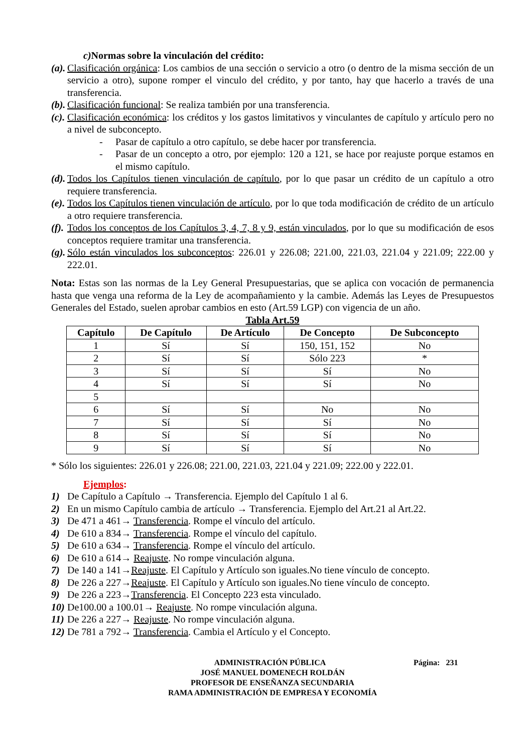c) Normas sobre la vinculación del crédito:
(a). Clasificación orgánica: Los cambios de una sección o servicio a otro (o dentro de la misma sección de un servicio a otro), supone romper el vinculo del crédito, y por tanto, hay que hacerlo a través de una transferencia.
(b). Clasificación funcional: Se realiza también por una transferencia.
(c). Clasificación económica: los créditos y los gastos limitativos y vinculantes de capítulo y artículo pero no a nivel de subconcepto.
- Pasar de capítulo a otro capítulo, se debe hacer por transferencia.
- Pasar de un concepto a otro, por ejemplo: 120 a 121, se hace por reajuste porque estamos en el mismo capítulo.
(d). Todos los Capítulos tienen vinculación de capítulo, por lo que pasar un crédito de un capítulo a otro requiere transferencia.
(e). Todos los Capítulos tienen vinculación de artículo, por lo que toda modificación de crédito de un artículo a otro requiere transferencia.
(f). Todos los conceptos de los Capítulos 3, 4, 7, 8 y 9, están vinculados, por lo que su modificación de esos conceptos requiere tramitar una transferencia.
(g). Sólo están vinculados los subconceptos: 226.01 y 226.08; 221.00, 221.03, 221.04 y 221.09; 222.00 y 222.01.
Nota: Estas son las normas de la Ley General Presupuestarias, que se aplica con vocación de permanencia hasta que venga una reforma de la Ley de acompañamiento y la cambie. Además las Leyes de Presupuestos Generales del Estado, suelen aprobar cambios en esto (Art.59 LGP) con vigencia de un año.
Tabla Art.59
| Capítulo | De Capítulo | De Artículo | De Concepto | De Subconcepto |
| --- | --- | --- | --- | --- |
| 1 | Sí | Sí | 150, 151, 152 | No |
| 2 | Sí | Sí | Sólo 223 | * |
| 3 | Sí | Sí | Sí | No |
| 4 | Sí | Sí | Sí | No |
| 5 | | | | |
| 6 | Sí | Sí | No | No |
| 7 | Sí | Sí | Sí | No |
| 8 | Sí | Sí | Sí | No |
| 9 | Sí | Sí | Sí | No |
* Sólo los siguientes: 226.01 y 226.08; 221.00, 221.03, 221.04 y 221.09; 222.00 y 222.01.
Ejemplos:
1) De Capítulo a Capítulo → Transferencia. Ejemplo del Capítulo 1 al 6.
2) En un mismo Capítulo cambia de artículo → Transferencia. Ejemplo del Art.21 al Art.22.
3) De 471 a 461→ Transferencia. Rompe el vínculo del artículo.
4) De 610 a 834→ Transferencia. Rompe el vínculo del capítulo.
5) De 610 a 634→ Transferencia. Rompe el vínculo del artículo.
6) De 610 a 614→ Reajuste. No rompe vinculación alguna.
7) De 140 a 141→Reajuste. El Capítulo y Artículo son iguales.No tiene vínculo de concepto.
8) De 226 a 227→Reajuste. El Capítulo y Artículo son iguales.No tiene vínculo de concepto.
9) De 226 a 223→Transferencia. El Concepto 223 esta vinculado.
10) De100.00 a 100.01→ Reajuste. No rompe vinculación alguna.
11) De 226 a 227→ Reajuste. No rompe vinculación alguna.
12) De 781 a 792→ Transferencia. Cambia el Artículo y el Concepto.
ADMINISTRACIÓN PÚBLICA Página: 231
JOSÉ MANUEL DOMENECH ROLDÁN
PROFESOR DE ENSEÑANZA SECUNDARIA
RAMA ADMINISTRACIÓN DE EMPRESA Y ECONOMÍA